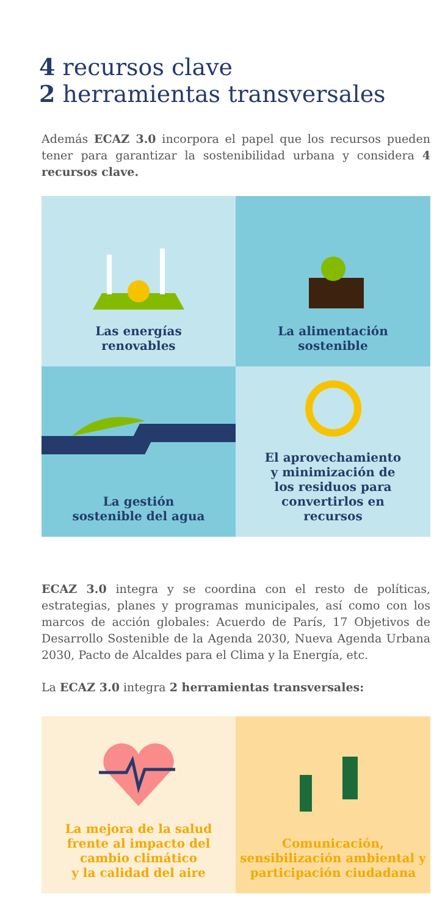4 recursos clave
2 herramientas transversales
Además ECAZ 3.0 incorpora el papel que los recursos pueden tener para garantizar la sostenibilidad urbana y considera 4 recursos clave.
Las energías
renovables
La alimentación
sostenible
La gestión
sostenible del agua
El aprovechamiento
y minimización de
los residuos para
convertirlos en
recursos
ECAZ 3.0 integra y se coordina con el resto de políticas, estrategias, planes y programas municipales, así como con los marcos de acción globales: Acuerdo de París, 17 Objetivos de Desarrollo Sostenible de la Agenda 2030, Nueva Agenda Urbana 2030, Pacto de Alcaldes para el Clima y la Energía, etc.
La ECAZ 3.0 integra 2 herramientas transversales:
La mejora de la salud
frente al impacto del
cambio climático
y la calidad del aire
Comunicación,
sensibilización ambiental y
participación ciudadana